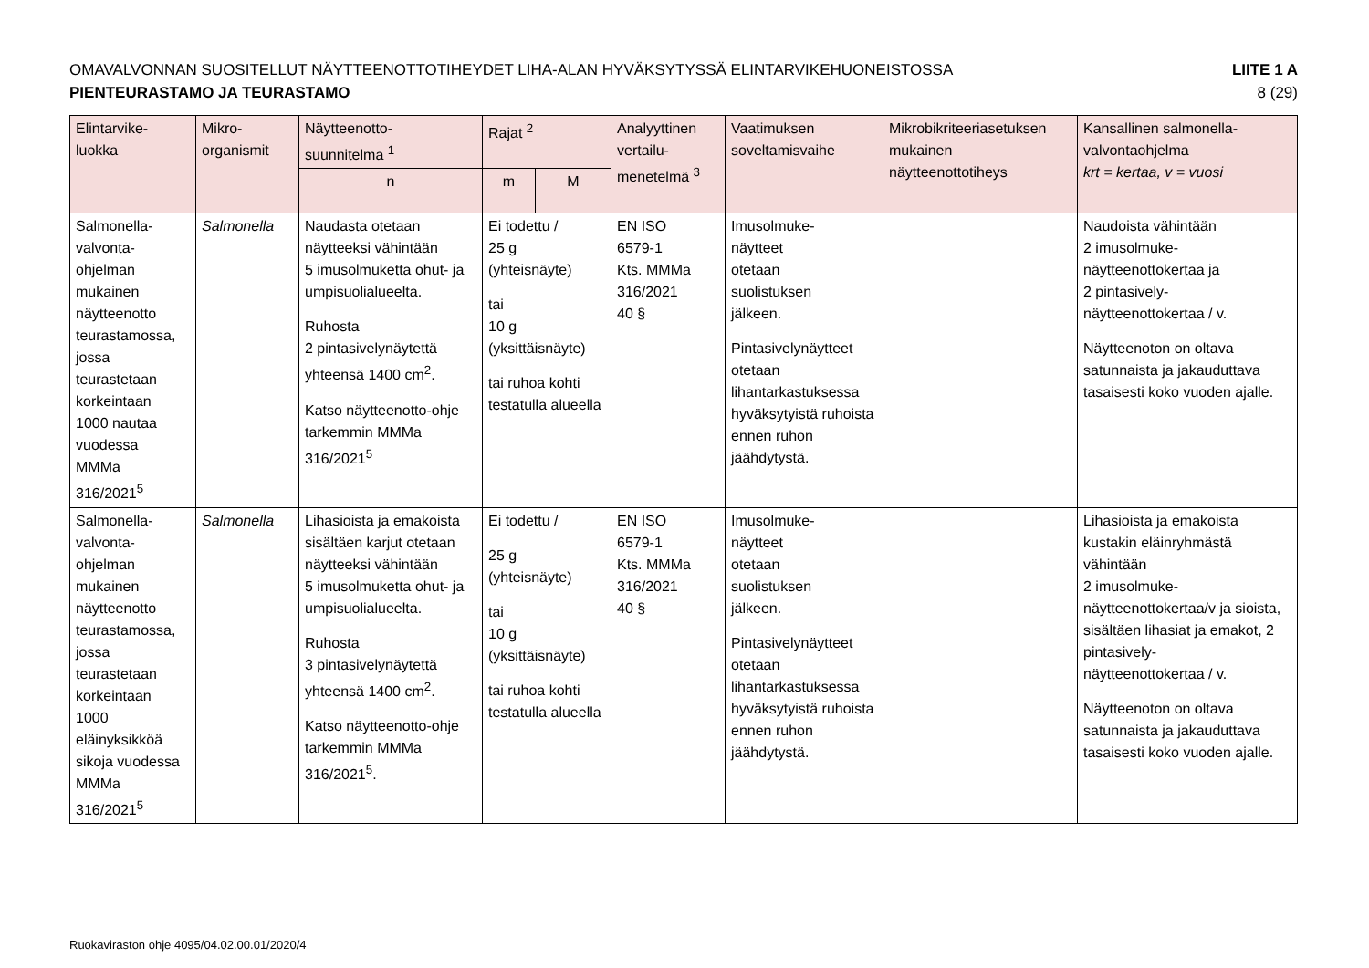OMAVALVONNAN SUOSITELLUT NÄYTTEENOTTOTIHEYDET LIHA-ALAN HYVÄKSYTYSSÄ ELINTARVIKEHUONEISTOSSA
PIENTEURASTAMO JA TEURASTAMO
LIITE 1 A
8 (29)
| Elintarvike- luokka | Mikro- organismit | Näytteenotto- suunnitelma <sup>1</sup> | Rajat <sup>2</sup> | | Analyyttinen vertailu- menetelmä <sup>3</sup> | Vaatimuksen soveltamisvaihe | Mikrobikriteeriasetuksen mukainen näytteenottotiheys | Kansallinen salmonella- valvontaohjelma krt = kertaa, v = vuosi |
| --- | --- | --- | --- | --- | --- | --- | --- | --- |
| | | n | m | M | | | | |
| Salmonella- valvonta- ohjelman mukainen näytteenotto teurastamossa, jossa teurastetaan korkeintaan 1000 nautaa vuodessa MMMa 316/2021<sup>5</sup> | Salmonella | Naudasta otetaan näytteeksi vähintään 5 imusolmuketta ohut- ja umpisuolialueelta. Ruhosta 2 pintasivelynäytettä yhteensä 1400 cm<sup>2</sup>. Katso näytteenotto-ohje tarkemmin MMMa 316/2021<sup>5</sup> | Ei todettu / 25 g (yhteisnäyte) tai 10 g (yksittäisnäyte) tai ruhoa kohti testatulla alueella | | EN ISO 6579-1 Kts. MMMa 316/2021 40 § | Imusolmuke- näytteet otetaan suolistuksen jälkeen. Pintasivelynäytteet otetaan lihantarkastuksessa hyväksytyistä ruhoista ennen ruhon jäähdytystä. | | Naudoista vähintään 2 imusolmuke- näytteenottokertaa ja 2 pintasively- näytteenottokertaa / v. Näytteenoton on oltava satunnaista ja jakauduttava tasaisesti koko vuoden ajalle. |
| Salmonella- valvonta- ohjelman mukainen näytteenotto teurastamossa, jossa teurastetaan korkeintaan 1000 eläinyksikköä sikoja vuodessa MMMa 316/2021<sup>5</sup> | Salmonella | Lihasioista ja emakoista sisältäen karjut otetaan näytteeksi vähintään 5 imusolmuketta ohut- ja umpisuolialueelta. Ruhosta 3 pintasivelynäytettä yhteensä 1400 cm<sup>2</sup>. Katso näytteenotto-ohje tarkemmin MMMa 316/2021<sup>5</sup>. | Ei todettu / 25 g (yhteisnäyte) tai 10 g (yksittäisnäyte) tai ruhoa kohti testatulla alueella | | EN ISO 6579-1 Kts. MMMa 316/2021 40 § | Imusolmuke- näytteet otetaan suolistuksen jälkeen. Pintasivelynäytteet otetaan lihantarkastuksessa hyväksytyistä ruhoista ennen ruhon jäähdytystä. | | Lihasioista ja emakoista kustakin eläinryhmästä vähintään 2 imusolmuke- näytteenottokertaa/v ja sioista, sisältäen lihasiat ja emakot, 2 pintasively- näytteenottokertaa / v. Näytteenoton on oltava satunnaista ja jakauduttava tasaisesti koko vuoden ajalle. |
Ruokaviraston ohje 4095/04.02.00.01/2020/4